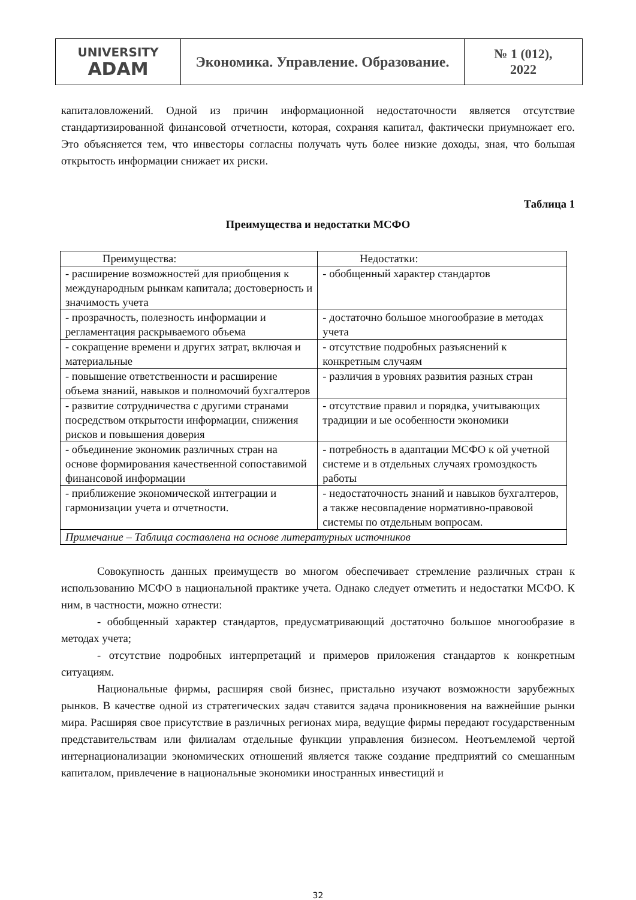| UNIVERSITY ADAM | Экономика. Управление. Образование. | № 1 (012), 2022 |
капиталовложений. Одной из причин информационной недостаточности является отсутствие стандартизированной финансовой отчетности, которая, сохраняя капитал, фактически приумножает его. Это объясняется тем, что инвесторы согласны получать чуть более низкие доходы, зная, что большая открытость информации снижает их риски.
Таблица 1
Преимущества и недостатки МСФО
| Преимущества: | Недостатки: |
| --- | --- |
| - расширение возможностей для приобщения к международным рынкам капитала; достоверность и значимость учета | - обобщенный характер стандартов |
| - прозрачность, полезность информации и регламентация раскрываемого объема | - достаточно большое многообразие в методах учета |
| - сокращение времени и других затрат, включая и материальные | - отсутствие подробных разъяснений к конкретным случаям |
| - повышение ответственности и расширение объема знаний, навыков и полномочий бухгалтеров | - различия в уровнях развития разных стран |
| - развитие сотрудничества с другими странами посредством открытости информации, снижения рисков и повышения доверия | - отсутствие правил и порядка, учитывающих традиции и ые особенности экономики |
| - объединение экономик различных стран на основе формирования качественной сопоставимой финансовой информации | - потребность в адаптации МСФО к ой учетной системе и в отдельных случаях громоздкость работы |
| - приближение экономической интеграции и гармонизации учета и отчетности. | - недостаточность знаний и навыков бухгалтеров, а также несовпадение нормативно-правовой системы по отдельным вопросам. |
| Примечание – Таблица составлена на основе литературных источников | |
Совокупность данных преимуществ во многом обеспечивает стремление различных стран к использованию МСФО в национальной практике учета. Однако следует отметить и недостатки МСФО. К ним, в частности, можно отнести:
- обобщенный характер стандартов, предусматривающий достаточно большое многообразие в методах учета;
- отсутствие подробных интерпретаций и примеров приложения стандартов к конкретным ситуациям.
Национальные фирмы, расширяя свой бизнес, пристально изучают возможности зарубежных рынков. В качестве одной из стратегических задач ставится задача проникновения на важнейшие рынки мира. Расширяя свое присутствие в различных регионах мира, ведущие фирмы передают государственным представительствам или филиалам отдельные функции управления бизнесом. Неотъемлемой чертой интернационализации экономических отношений является также создание предприятий со смешанным капиталом, привлечение в национальные экономики иностранных инвестиций и
32